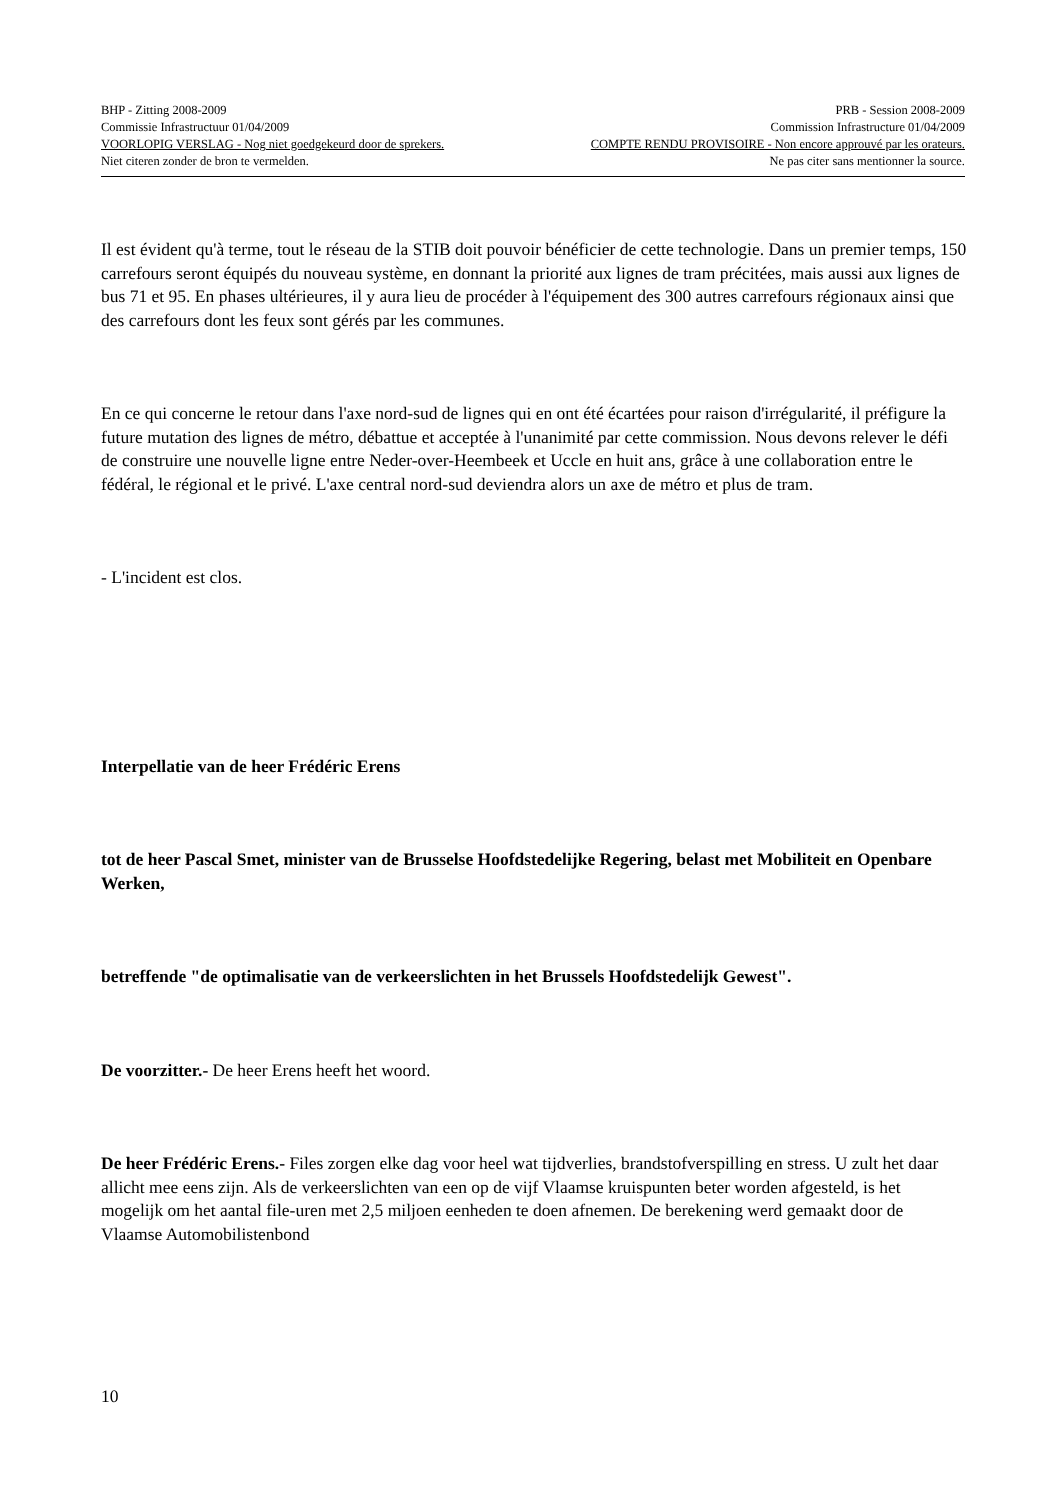BHP - Zitting 2008-2009 PRB - Session 2008-2009
Commissie Infrastructuur 01/04/2009 Commission Infrastructure 01/04/2009
VOORLOPIG VERSLAG - Nog niet goedgekeurd door de sprekers. COMPTE RENDU PROVISOIRE - Non encore approuvé par les orateurs.
Niet citeren zonder de bron te vermelden. Ne pas citer sans mentionner la source.
Il est évident qu'à terme, tout le réseau de la STIB doit pouvoir bénéficier de cette technologie. Dans un premier temps, 150 carrefours seront équipés du nouveau système, en donnant la priorité aux lignes de tram précitées, mais aussi aux lignes de bus 71 et 95. En phases ultérieures, il y aura lieu de procéder à l'équipement des 300 autres carrefours régionaux ainsi que des carrefours dont les feux sont gérés par les communes.
En ce qui concerne le retour dans l'axe nord-sud de lignes qui en ont été écartées pour raison d'irrégularité, il préfigure la future mutation des lignes de métro, débattue et acceptée à l'unanimité par cette commission. Nous devons relever le défi de construire une nouvelle ligne entre Neder-over-Heembeek et Uccle en huit ans, grâce à une collaboration entre le fédéral, le régional et le privé. L'axe central nord-sud deviendra alors un axe de métro et plus de tram.
- L'incident est clos.
Interpellatie van de heer Frédéric Erens
tot de heer Pascal Smet, minister van de Brusselse Hoofdstedelijke Regering, belast met Mobiliteit en Openbare Werken,
betreffende "de optimalisatie van de verkeerslichten in het Brussels Hoofdstedelijk Gewest".
De voorzitter.- De heer Erens heeft het woord.
De heer Frédéric Erens.- Files zorgen elke dag voor heel wat tijdverlies, brandstofverspilling en stress. U zult het daar allicht mee eens zijn. Als de verkeerslichten van een op de vijf Vlaamse kruispunten beter worden afgesteld, is het mogelijk om het aantal file-uren met 2,5 miljoen eenheden te doen afnemen. De berekening werd gemaakt door de Vlaamse Automobilistenbond
10